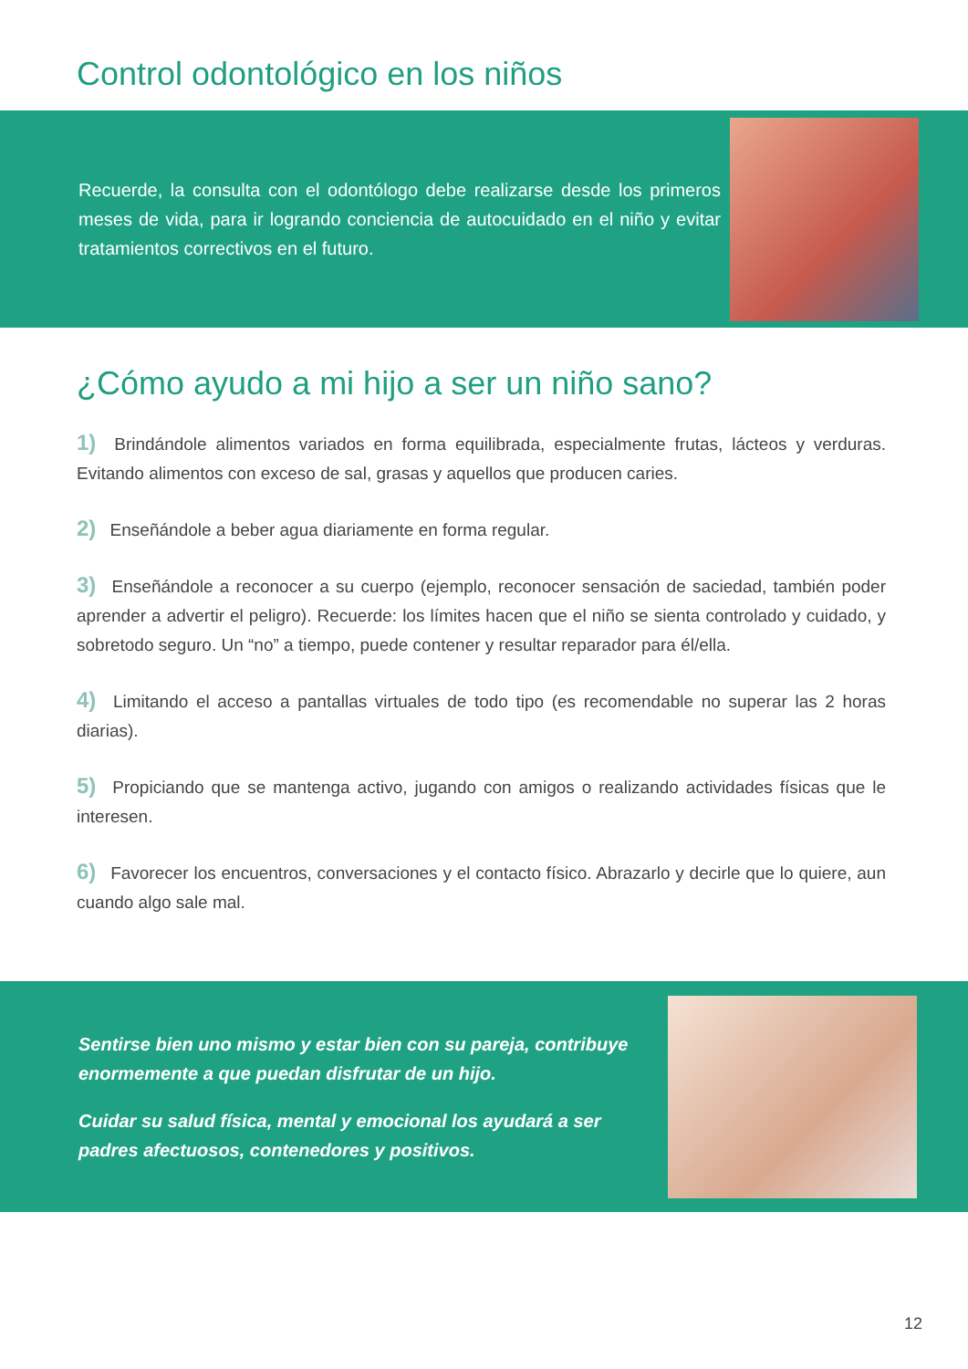Control odontológico en los niños
Recuerde, la consulta con el odontólogo debe realizarse desde los primeros meses de vida, para ir logrando conciencia de autocuidado en el niño y evitar tratamientos correctivos en el futuro.
¿Cómo ayudo a mi hijo a ser un niño sano?
1) Brindándole alimentos variados en forma equilibrada, especialmente frutas, lácteos y verduras. Evitando alimentos con exceso de sal, grasas y aquellos que producen caries.
2) Enseñándole a beber agua diariamente en forma regular.
3) Enseñándole a reconocer a su cuerpo (ejemplo, reconocer sensación de saciedad, también poder aprender a advertir el peligro). Recuerde: los límites hacen que el niño se sienta controlado y cuidado, y sobretodo seguro. Un “no” a tiempo, puede contener y resultar reparador para él/ella.
4) Limitando el acceso a pantallas virtuales de todo tipo (es recomendable no superar las 2 horas diarias).
5) Propiciando que se mantenga activo, jugando con amigos o realizando actividades físicas que le interesen.
6) Favorecer los encuentros, conversaciones y el contacto físico. Abrazarlo y decirle que lo quiere, aun cuando algo sale mal.
Sentirse bien uno mismo y estar bien con su pareja, contribuye enormemente a que puedan disfrutar de un hijo.
Cuidar su salud física, mental y emocional los ayudará a ser padres afectuosos, contenedores y positivos.
12